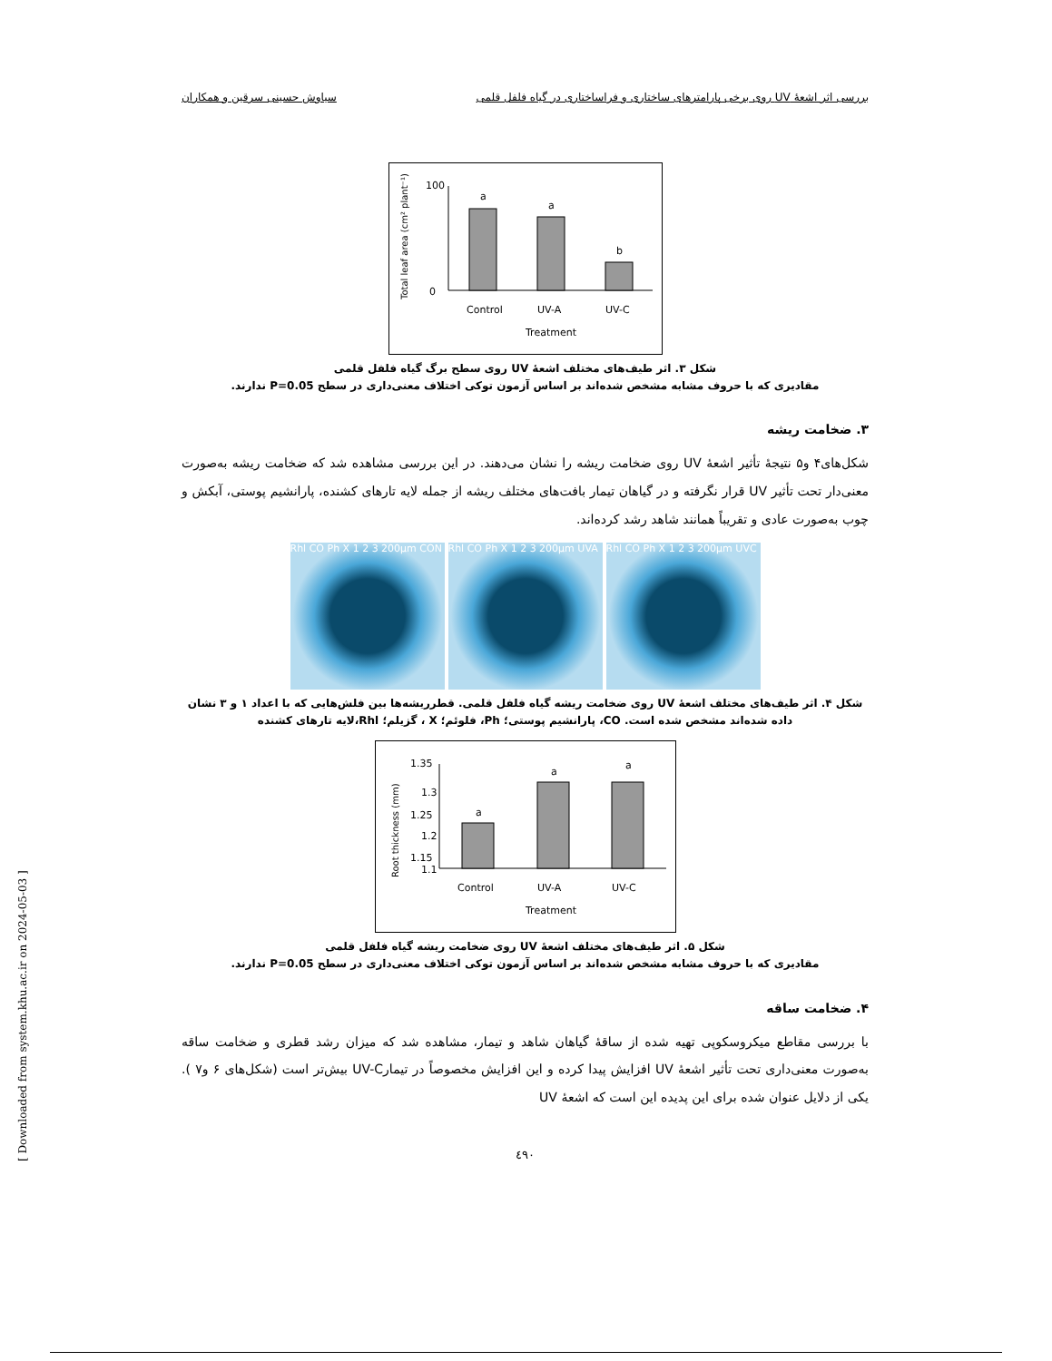بررسی اثر اشعهٔ UV روی برخی پارامترهای ساختاری و فراساختاری در گیاه فلفل قلمی سیاوش حسینی سرقین و همکاران
Total leaf area (cm² plant⁻¹)
100
0
a
a
b
Control
UV-A
UV-C
Treatment
شکل ۳. اثر طیف‌های مختلف اشعهٔ UV روی سطح برگ گیاه فلفل قلمی
مقادیری که با حروف مشابه مشخص شده‌اند بر اساس آزمون توکی اختلاف معنی‌داری در سطح P=0.05 ندارند.
۳. ضخامت ریشه
شکل‌های۴ و۵ نتیجهٔ تأثیر اشعهٔ UV روی ضخامت ریشه را نشان می‌دهند. در این بررسی مشاهده شد که ضخامت ریشه به‌صورت معنی‌دار تحت تأثیر UV قرار نگرفته و در گیاهان تیمار بافت‌های مختلف ریشه از جمله لایه تارهای کشنده، پارانشیم پوستی، آبکش و چوب به‌صورت عادی و تقریباً همانند شاهد رشد کرده‌اند.
Rhl CO Ph X 1 2 3 200µm CON
Rhl CO Ph X 1 2 3 200µm UVA
Rhl CO Ph X 1 2 3 200µm UVC
شکل ۴. اثر طیف‌های مختلف اشعهٔ UV روی ضخامت ریشه گیاه فلفل قلمی. قطرریشه‌ها بین فلش‌هایی که با اعداد ۱ و ۳ نشان داده شده‌اند مشخص شده است. CO، پارانشیم پوستی؛ Ph، فلوئم؛ X ، گزیلم؛ Rhl،لایه تارهای کشنده
Root thickness (mm)
1.35
1.3
1.25
1.2
1.15
1.1
a
a
a
Control
UV-A
UV-C
Treatment
شکل ۵. اثر طیف‌های مختلف اشعهٔ UV روی ضخامت ریشه گیاه فلفل قلمی
مقادیری که با حروف مشابه مشخص شده‌اند بر اساس آزمون توکی اختلاف معنی‌داری در سطح P=0.05 ندارند.
۴. ضخامت ساقه
با بررسی مقاطع میکروسکوپی تهیه شده از ساقهٔ گیاهان شاهد و تیمار، مشاهده شد که میزان رشد قطری و ضخامت ساقه به‌صورت معنی‌داری تحت تأثیر اشعهٔ UV افزایش پیدا کرده و این افزایش مخصوصاً در تیمارUV-C بیش‌تر است (شکل‌های ۶ و۷ ). یکی از دلایل عنوان شده برای این پدیده این است که اشعهٔ UV
٤٩٠
[ Downloaded from system.khu.ac.ir on 2024-05-03 ]